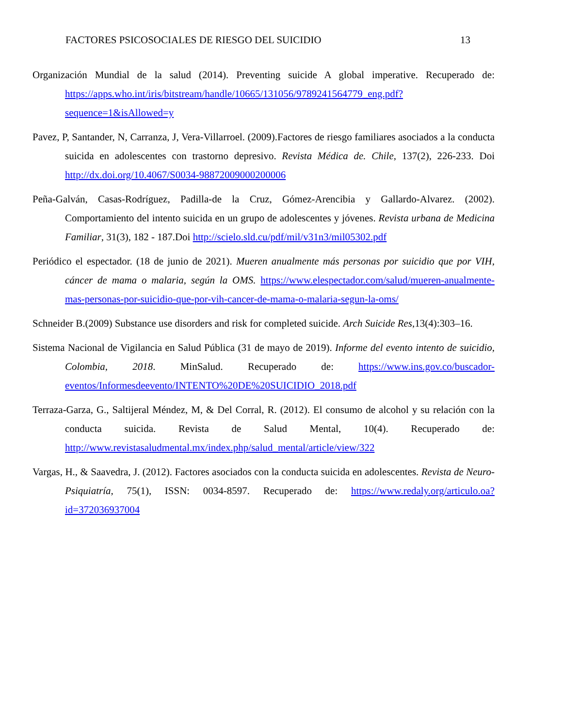FACTORES PSICOSOCIALES DE RIESGO DEL SUICIDIO 13
Organización Mundial de la salud (2014). Preventing suicide A global imperative. Recuperado de: https://apps.who.int/iris/bitstream/handle/10665/131056/9789241564779_eng.pdf?sequence=1&isAllowed=y
Pavez, P, Santander, N, Carranza, J, Vera-Villarroel. (2009).Factores de riesgo familiares asociados a la conducta suicida en adolescentes con trastorno depresivo. Revista Médica de. Chile, 137(2), 226-233. Doi http://dx.doi.org/10.4067/S0034-98872009000200006
Peña-Galván, Casas-Rodríguez, Padilla-de la Cruz, Gómez-Arencibia y Gallardo-Alvarez. (2002). Comportamiento del intento suicida en un grupo de adolescentes y jóvenes. Revista urbana de Medicina Familiar, 31(3), 182 - 187.Doi http://scielo.sld.cu/pdf/mil/v31n3/mil05302.pdf
Periódico el espectador. (18 de junio de 2021). Mueren anualmente más personas por suicidio que por VIH, cáncer de mama o malaria, según la OMS. https://www.elespectador.com/salud/mueren-anualmente-mas-personas-por-suicidio-que-por-vih-cancer-de-mama-o-malaria-segun-la-oms/
Schneider B.(2009) Substance use disorders and risk for completed suicide. Arch Suicide Res,13(4):303–16.
Sistema Nacional de Vigilancia en Salud Pública (31 de mayo de 2019). Informe del evento intento de suicidio, Colombia, 2018. MinSalud. Recuperado de: https://www.ins.gov.co/buscador-eventos/Informesdeevento/INTENTO%20DE%20SUICIDIO_2018.pdf
Terraza-Garza, G., Saltijeral Méndez, M, & Del Corral, R. (2012). El consumo de alcohol y su relación con la conducta suicida. Revista de Salud Mental, 10(4). Recuperado de: http://www.revistasaludmental.mx/index.php/salud_mental/article/view/322
Vargas, H., & Saavedra, J. (2012). Factores asociados con la conducta suicida en adolescentes. Revista de Neuro-Psiquiatría, 75(1), ISSN: 0034-8597. Recuperado de: https://www.redaly.org/articulo.oa?id=372036937004